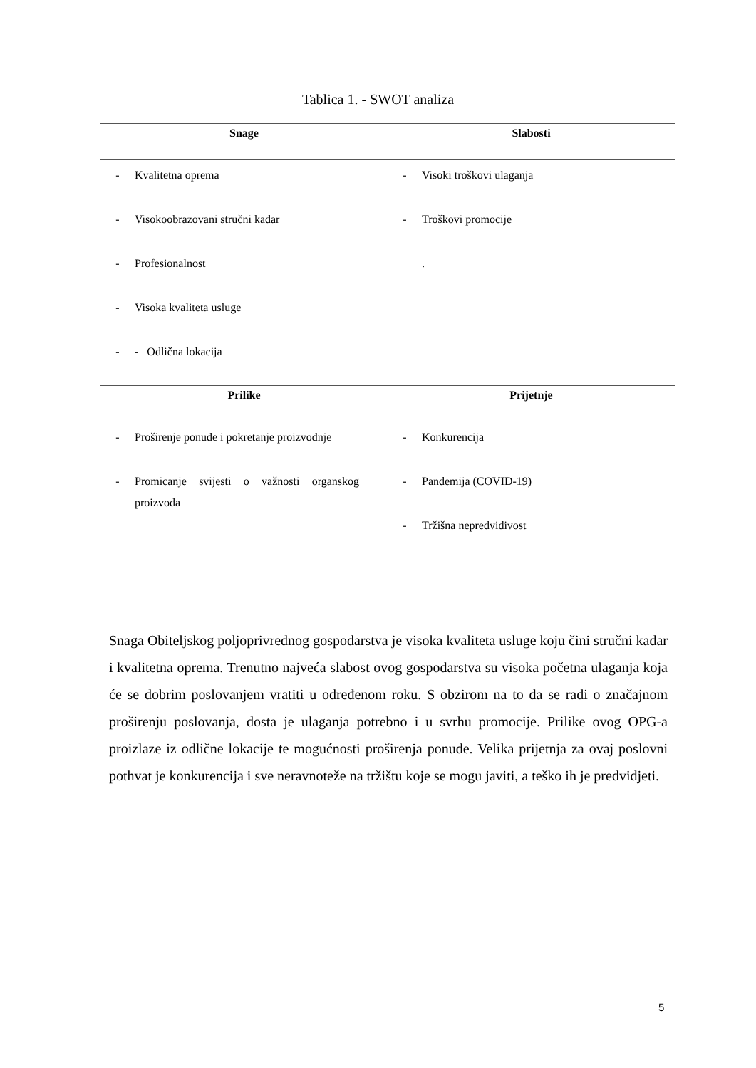Tablica 1. - SWOT analiza
| Snage | Slabosti |
| --- | --- |
| - Kvalitetna oprema - Visokoobrazovani stručni kadar - Profesionalnost - Visoka kvaliteta usluge - - Odlična lokacija | - Visoki troškovi ulaganja - Troškovi promocije . |
| Prilike | Prijetnje |
| - Proširenje ponude i pokretanje proizvodnje - Promicanje svijesti o važnosti organskog proizvoda | - Konkurencija - Pandemija (COVID-19) - Tržišna nepredvidivost |
Snaga Obiteljskog poljoprivrednog gospodarstva je visoka kvaliteta usluge koju čini stručni kadar i kvalitetna oprema. Trenutno najveća slabost ovog gospodarstva su visoka početna ulaganja koja će se dobrim poslovanjem vratiti u određenom roku. S obzirom na to da se radi o značajnom proširenju poslovanja, dosta je ulaganja potrebno i u svrhu promocije. Prilike ovog OPG-a proizlaze iz odlične lokacije te mogućnosti proširenja ponude. Velika prijetnja za ovaj poslovni pothvat je konkurencija i sve neravnoteže na tržištu koje se mogu javiti, a teško ih je predvidjeti.
5